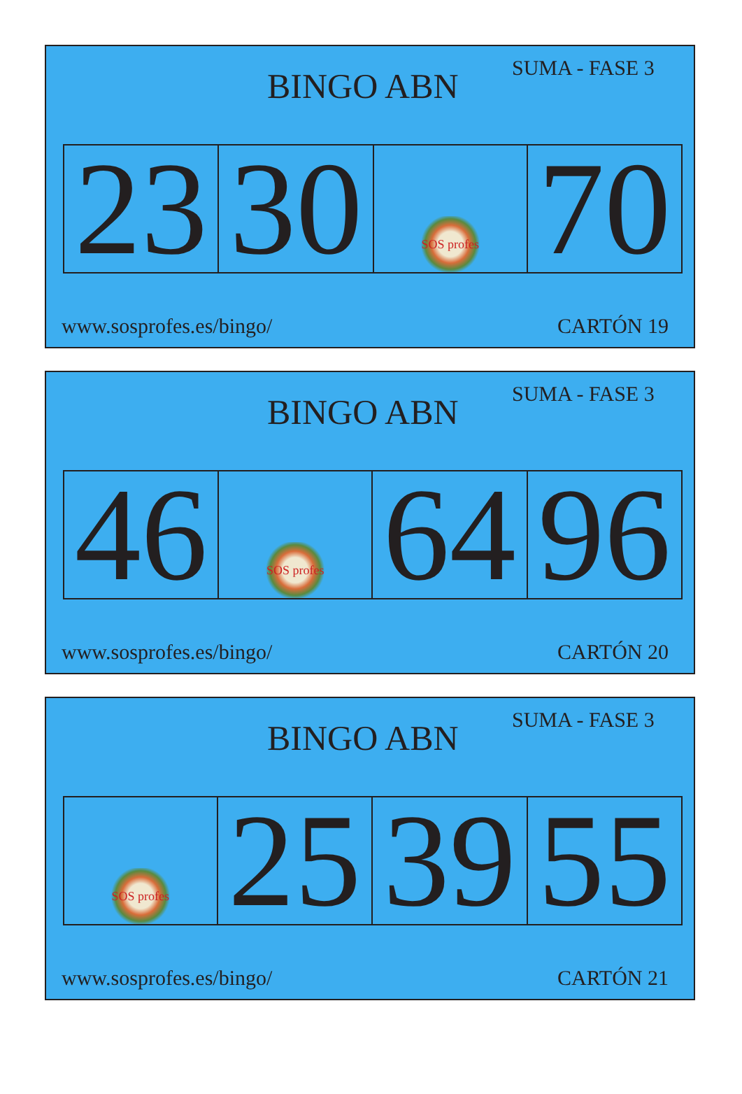BINGO ABN
SUMA - FASE 3
| 23 | 30 | SOS profes | 70 |
www.sosprofes.es/bingo/ CARTÓN 19
BINGO ABN
SUMA - FASE 3
| 46 | SOS profes | 64 | 96 |
www.sosprofes.es/bingo/ CARTÓN 20
BINGO ABN
SUMA - FASE 3
| SOS profes | 25 | 39 | 55 |
www.sosprofes.es/bingo/ CARTÓN 21